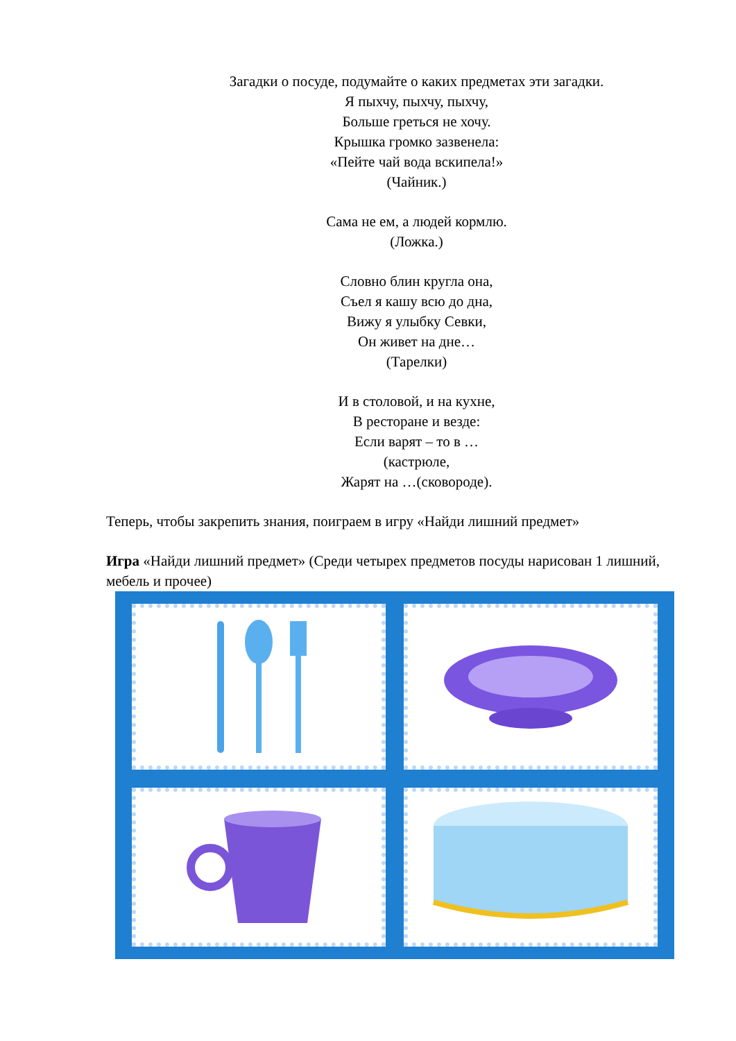Загадки о посуде, подумайте о каких предметах эти загадки.
Я пыхчу, пыхчу, пыхчу,
Больше греться не хочу.
Крышка громко зазвенела:
«Пейте чай вода вскипела!»
(Чайник.)
Сама не ем, а людей кормлю.
(Ложка.)
Словно блин кругла она,
Съел я кашу всю до дна,
Вижу я улыбку Севки,
Он живет на дне…
(Тарелки)
И в столовой, и на кухне,
В ресторане и везде:
Если варят – то в …
(кастрюле,
Жарят на …(сковороде).
Теперь, чтобы закрепить знания, поиграем в игру «Найди лишний предмет»
Игра «Найди лишний предмет» (Среди четырех предметов посуды нарисован 1 лишний, мебель и прочее)